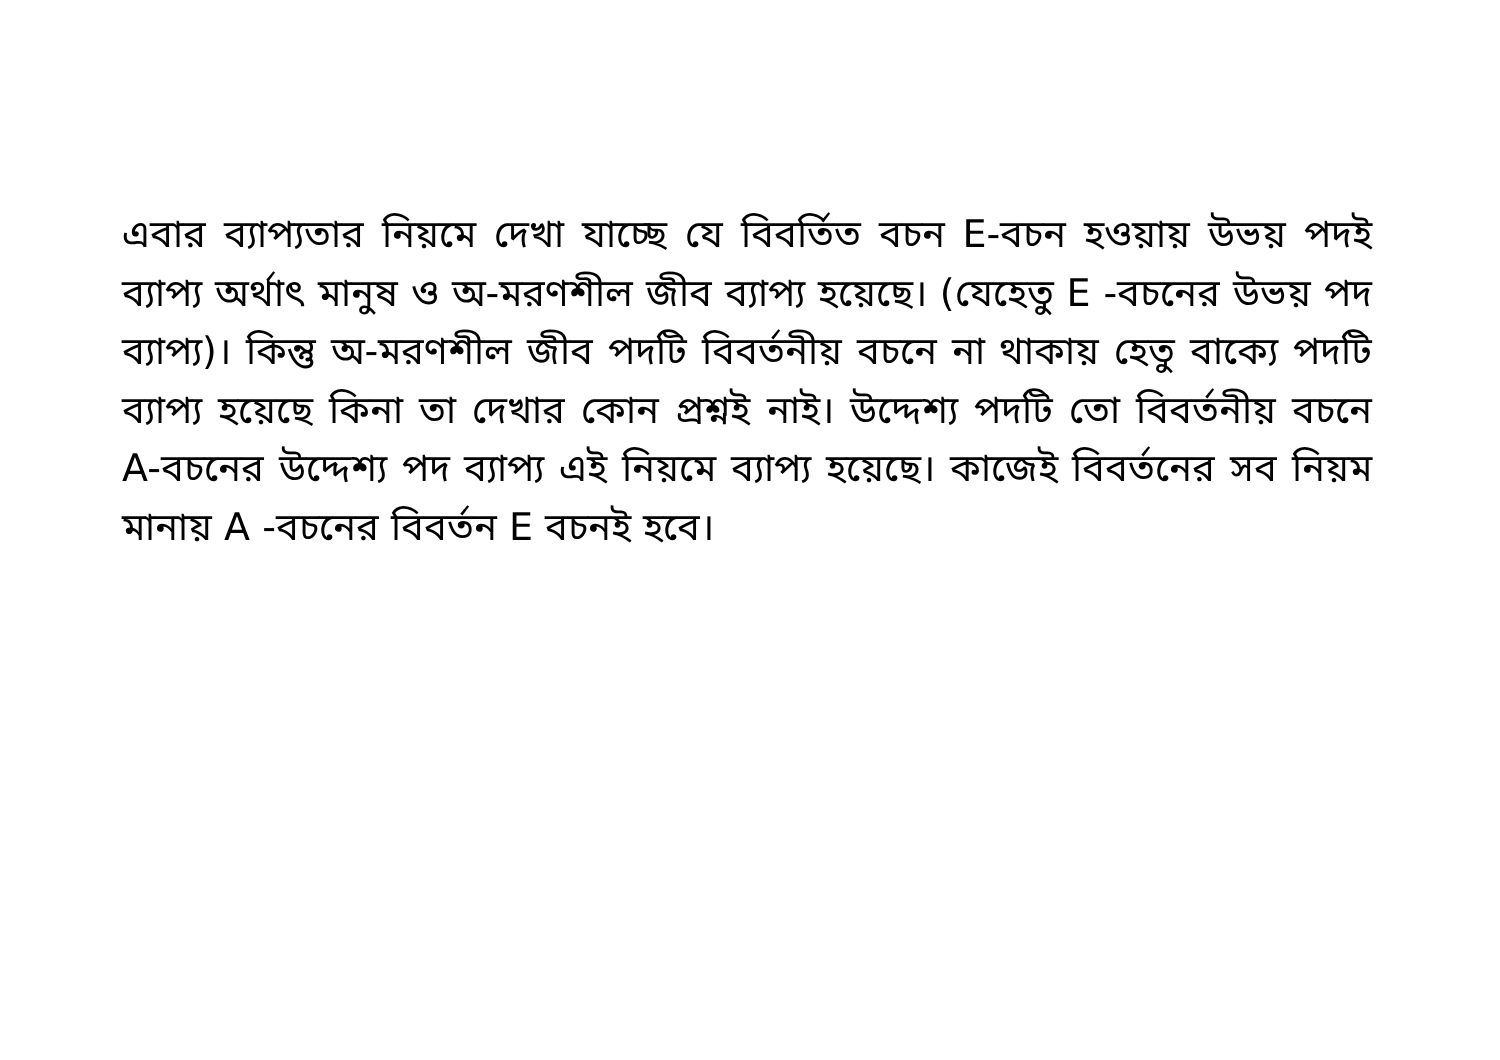এবার ব্যাপ্যতার নিয়মে দেখা যাচ্ছে যে বিবর্তিত বচন E-বচন হওয়ায় উভয় পদই ব্যাপ্য অর্থাৎ মানুষ ও অ-মরণশীল জীব ব্যাপ্য হয়েছে। (যেহেতু E -বচনের উভয় পদ ব্যাপ্য)। কিন্তু অ-মরণশীল জীব পদটি বিবর্তনীয় বচনে না থাকায় হেতু বাক্যে পদটি ব্যাপ্য হয়েছে কিনা তা দেখার কোন প্রশ্নই নাই। উদ্দেশ্য পদটি তো বিবর্তনীয় বচনে A-বচনের উদ্দেশ্য পদ ব্যাপ্য এই নিয়মে ব্যাপ্য হয়েছে। কাজেই বিবর্তনের সব নিয়ম মানায় A -বচনের বিবর্তন E বচনই হবে।